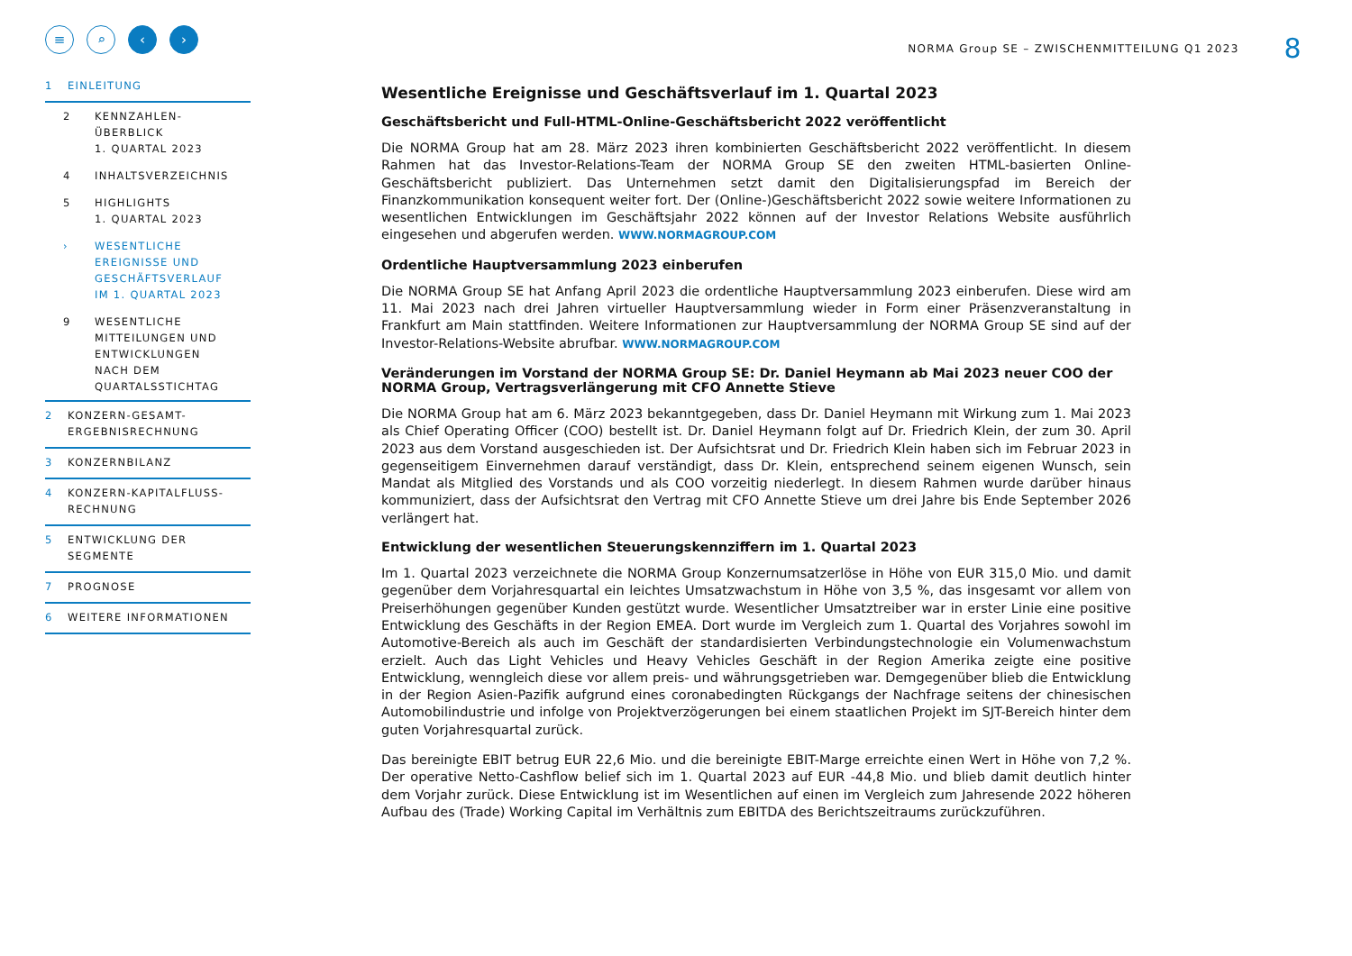≡ ⌕ ‹ ›
1 EINLEITUNG
2 KENNZAHLEN-
ÜBERBLICK
1. QUARTAL 2023
4 INHALTSVERZEICHNIS
5 HIGHLIGHTS
1. QUARTAL 2023
› WESENTLICHE
EREIGNISSE UND
GESCHÄFTSVERLAUF
IM 1. QUARTAL 2023
9 WESENTLICHE
MITTEILUNGEN UND
ENTWICKLUNGEN
NACH DEM
QUARTALSSTICHTAG
2 KONZERN-GESAMT-
ERGEBNISRECHNUNG
3 KONZERNBILANZ
4 KONZERN-KAPITALFLUSS-
RECHNUNG
5 ENTWICKLUNG DER
SEGMENTE
7 PROGNOSE
6 WEITERE INFORMATIONEN
NORMA Group SE – ZWISCHENMITTEILUNG Q1 2023 8
Wesentliche Ereignisse und Geschäftsverlauf im 1. Quartal 2023
Geschäftsbericht und Full-HTML-Online-Geschäftsbericht 2022 veröffentlicht
Die NORMA Group hat am 28. März 2023 ihren kombinierten Geschäftsbericht 2022 veröffentlicht. In diesem Rahmen hat das Investor-Relations-Team der NORMA Group SE den zweiten HTML-basierten Online-Geschäftsbericht publiziert. Das Unternehmen setzt damit den Digitalisierungspfad im Bereich der Finanzkommunikation konsequent weiter fort. Der (Online-)Geschäftsbericht 2022 sowie weitere Informationen zu wesentlichen Entwicklungen im Geschäftsjahr 2022 können auf der Investor Relations Website ausführlich eingesehen und abgerufen werden. WWW.NORMAGROUP.COM
Ordentliche Hauptversammlung 2023 einberufen
Die NORMA Group SE hat Anfang April 2023 die ordentliche Hauptversammlung 2023 einberufen. Diese wird am 11. Mai 2023 nach drei Jahren virtueller Hauptversammlung wieder in Form einer Präsenzveranstaltung in Frankfurt am Main stattfinden. Weitere Informationen zur Hauptversammlung der NORMA Group SE sind auf der Investor-Relations-Website abrufbar. WWW.NORMAGROUP.COM
Veränderungen im Vorstand der NORMA Group SE: Dr. Daniel Heymann ab Mai 2023 neuer COO der NORMA Group, Vertragsverlängerung mit CFO Annette Stieve
Die NORMA Group hat am 6. März 2023 bekanntgegeben, dass Dr. Daniel Heymann mit Wirkung zum 1. Mai 2023 als Chief Operating Officer (COO) bestellt ist. Dr. Daniel Heymann folgt auf Dr. Friedrich Klein, der zum 30. April 2023 aus dem Vorstand ausgeschieden ist. Der Aufsichtsrat und Dr. Friedrich Klein haben sich im Februar 2023 in gegenseitigem Einvernehmen darauf verständigt, dass Dr. Klein, entsprechend seinem eigenen Wunsch, sein Mandat als Mitglied des Vorstands und als COO vorzeitig niederlegt. In diesem Rahmen wurde darüber hinaus kommuniziert, dass der Aufsichtsrat den Vertrag mit CFO Annette Stieve um drei Jahre bis Ende September 2026 verlängert hat.
Entwicklung der wesentlichen Steuerungskennziffern im 1. Quartal 2023
Im 1. Quartal 2023 verzeichnete die NORMA Group Konzernumsatzerlöse in Höhe von EUR 315,0 Mio. und damit gegenüber dem Vorjahresquartal ein leichtes Umsatzwachstum in Höhe von 3,5 %, das insgesamt vor allem von Preiserhöhungen gegenüber Kunden gestützt wurde. Wesentlicher Umsatztreiber war in erster Linie eine positive Entwicklung des Geschäfts in der Region EMEA. Dort wurde im Vergleich zum 1. Quartal des Vorjahres sowohl im Automotive-Bereich als auch im Geschäft der standardisierten Verbindungstechnologie ein Volumenwachstum erzielt. Auch das Light Vehicles und Heavy Vehicles Geschäft in der Region Amerika zeigte eine positive Entwicklung, wenngleich diese vor allem preis- und währungsgetrieben war. Demgegenüber blieb die Entwicklung in der Region Asien-Pazifik aufgrund eines coronabedingten Rückgangs der Nachfrage seitens der chinesischen Automobilindustrie und infolge von Projektverzögerungen bei einem staatlichen Projekt im SJT-Bereich hinter dem guten Vorjahresquartal zurück.
Das bereinigte EBIT betrug EUR 22,6 Mio. und die bereinigte EBIT-Marge erreichte einen Wert in Höhe von 7,2 %. Der operative Netto-Cashflow belief sich im 1. Quartal 2023 auf EUR -44,8 Mio. und blieb damit deutlich hinter dem Vorjahr zurück. Diese Entwicklung ist im Wesentlichen auf einen im Vergleich zum Jahresende 2022 höheren Aufbau des (Trade) Working Capital im Verhältnis zum EBITDA des Berichtszeitraums zurückzuführen.